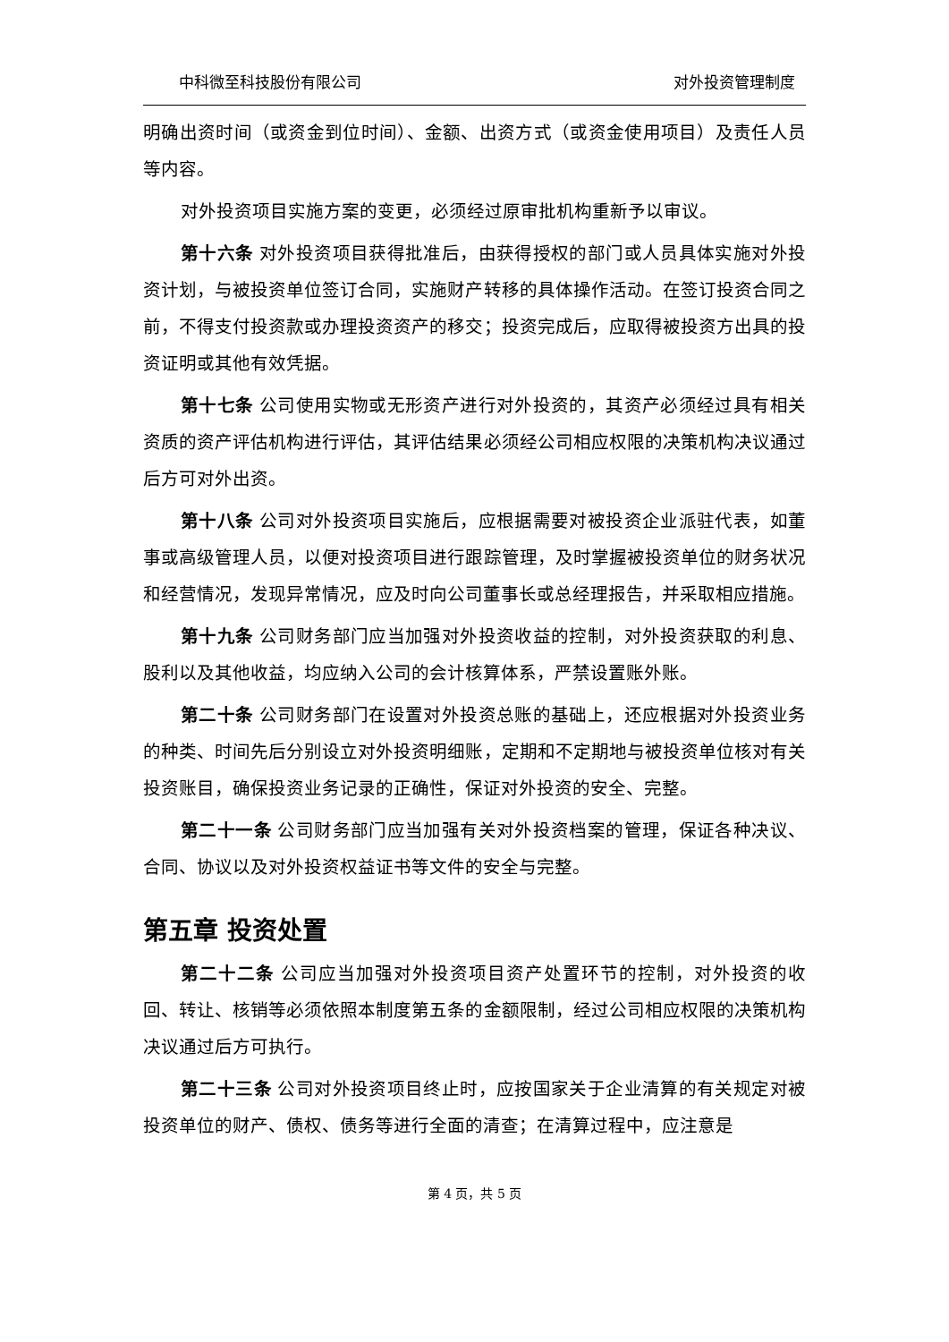中科微至科技股份有限公司 对外投资管理制度
明确出资时间（或资金到位时间）、金额、出资方式（或资金使用项目）及责任人员等内容。
对外投资项目实施方案的变更，必须经过原审批机构重新予以审议。
第十六条 对外投资项目获得批准后，由获得授权的部门或人员具体实施对外投资计划，与被投资单位签订合同，实施财产转移的具体操作活动。在签订投资合同之前，不得支付投资款或办理投资资产的移交；投资完成后，应取得被投资方出具的投资证明或其他有效凭据。
第十七条 公司使用实物或无形资产进行对外投资的，其资产必须经过具有相关资质的资产评估机构进行评估，其评估结果必须经公司相应权限的决策机构决议通过后方可对外出资。
第十八条 公司对外投资项目实施后，应根据需要对被投资企业派驻代表，如董事或高级管理人员，以便对投资项目进行跟踪管理，及时掌握被投资单位的财务状况和经营情况，发现异常情况，应及时向公司董事长或总经理报告，并采取相应措施。
第十九条 公司财务部门应当加强对外投资收益的控制，对外投资获取的利息、股利以及其他收益，均应纳入公司的会计核算体系，严禁设置账外账。
第二十条 公司财务部门在设置对外投资总账的基础上，还应根据对外投资业务的种类、时间先后分别设立对外投资明细账，定期和不定期地与被投资单位核对有关投资账目，确保投资业务记录的正确性，保证对外投资的安全、完整。
第二十一条 公司财务部门应当加强有关对外投资档案的管理，保证各种决议、合同、协议以及对外投资权益证书等文件的安全与完整。
第五章 投资处置
第二十二条 公司应当加强对外投资项目资产处置环节的控制，对外投资的收回、转让、核销等必须依照本制度第五条的金额限制，经过公司相应权限的决策机构决议通过后方可执行。
第二十三条 公司对外投资项目终止时，应按国家关于企业清算的有关规定对被投资单位的财产、债权、债务等进行全面的清查；在清算过程中，应注意是
第 4 页，共 5 页